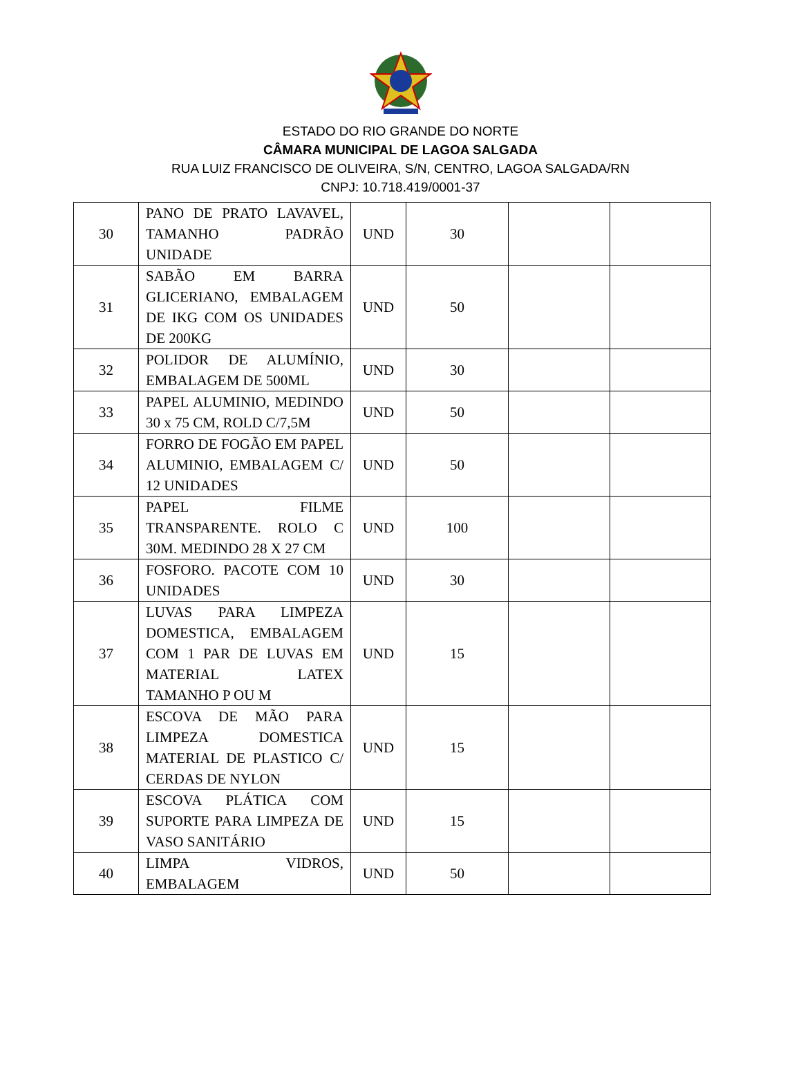ESTADO DO RIO GRANDE DO NORTE
CÂMARA MUNICIPAL DE LAGOA SALGADA
RUA LUIZ FRANCISCO DE OLIVEIRA, S/N, CENTRO, LAGOA SALGADA/RN
CNPJ: 10.718.419/0001-37
| 30 | PANO DE PRATO LAVAVEL, TAMANHO PADRÃO UNIDADE | UND | 30 | | |
| 31 | SABÃO EM BARRA GLICERIANO, EMBALAGEM DE IKG COM OS UNIDADES DE 200KG | UND | 50 | | |
| 32 | POLIDOR DE ALUMÍNIO, EMBALAGEM DE 500ML | UND | 30 | | |
| 33 | PAPEL ALUMINIO, MEDINDO 30 x 75 CM, ROLD C/7,5M | UND | 50 | | |
| 34 | FORRO DE FOGÃO EM PAPEL ALUMINIO, EMBALAGEM C/ 12 UNIDADES | UND | 50 | | |
| 35 | PAPEL FILME TRANSPARENTE. ROLO C 30M. MEDINDO 28 X 27 CM | UND | 100 | | |
| 36 | FOSFORO. PACOTE COM 10 UNIDADES | UND | 30 | | |
| 37 | LUVAS PARA LIMPEZA DOMESTICA, EMBALAGEM COM 1 PAR DE LUVAS EM MATERIAL LATEX TAMANHO P OU M | UND | 15 | | |
| 38 | ESCOVA DE MÃO PARA LIMPEZA DOMESTICA MATERIAL DE PLASTICO C/ CERDAS DE NYLON | UND | 15 | | |
| 39 | ESCOVA PLÁTICA COM SUPORTE PARA LIMPEZA DE VASO SANITÁRIO | UND | 15 | | |
| 40 | LIMPA VIDROS, EMBALAGEM | UND | 50 | | |